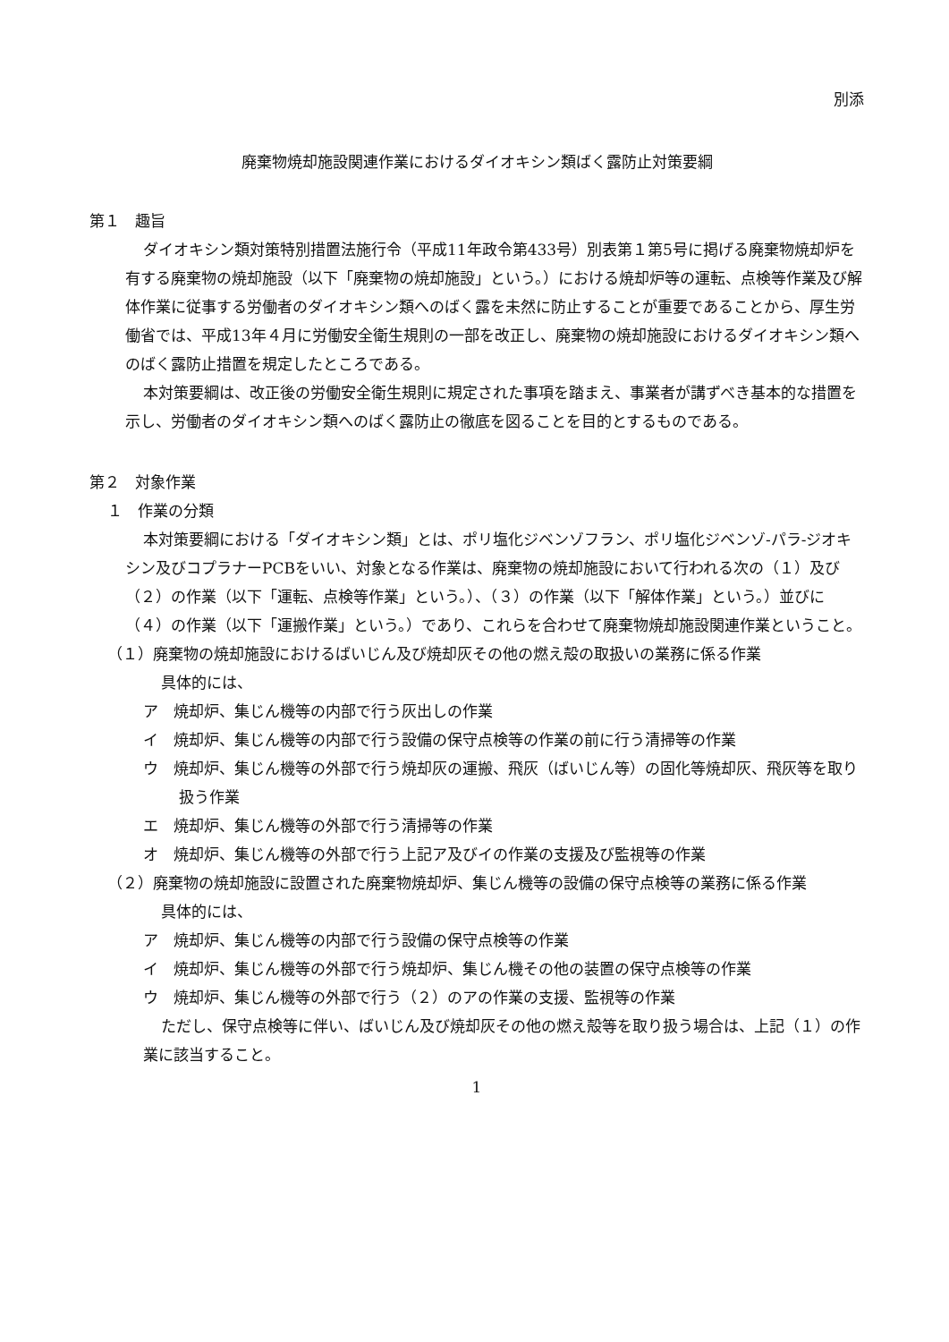別添
廃棄物焼却施設関連作業におけるダイオキシン類ばく露防止対策要綱
第１　趣旨
ダイオキシン類対策特別措置法施行令（平成11年政令第433号）別表第１第5号に掲げる廃棄物焼却炉を有する廃棄物の焼却施設（以下「廃棄物の焼却施設」という。）における焼却炉等の運転、点検等作業及び解体作業に従事する労働者のダイオキシン類へのばく露を未然に防止することが重要であることから、厚生労働省では、平成13年４月に労働安全衛生規則の一部を改正し、廃棄物の焼却施設におけるダイオキシン類へのばく露防止措置を規定したところである。
本対策要綱は、改正後の労働安全衛生規則に規定された事項を踏まえ、事業者が講ずべき基本的な措置を示し、労働者のダイオキシン類へのばく露防止の徹底を図ることを目的とするものである。
第２　対象作業
１　作業の分類
本対策要綱における「ダイオキシン類」とは、ポリ塩化ジベンゾフラン、ポリ塩化ジベンゾ-パラ-ジオキシン及びコプラナーPCBをいい、対象となる作業は、廃棄物の焼却施設において行われる次の（１）及び（２）の作業（以下「運転、点検等作業」という。）、（３）の作業（以下「解体作業」という。）並びに（４）の作業（以下「運搬作業」という。）であり、これらを合わせて廃棄物焼却施設関連作業ということ。
（１）廃棄物の焼却施設におけるばいじん及び焼却灰その他の燃え殻の取扱いの業務に係る作業
具体的には、
ア　焼却炉、集じん機等の内部で行う灰出しの作業
イ　焼却炉、集じん機等の内部で行う設備の保守点検等の作業の前に行う清掃等の作業
ウ　焼却炉、集じん機等の外部で行う焼却灰の運搬、飛灰（ばいじん等）の固化等焼却灰、飛灰等を取り扱う作業
エ　焼却炉、集じん機等の外部で行う清掃等の作業
オ　焼却炉、集じん機等の外部で行う上記ア及びイの作業の支援及び監視等の作業
（２）廃棄物の焼却施設に設置された廃棄物焼却炉、集じん機等の設備の保守点検等の業務に係る作業
具体的には、
ア　焼却炉、集じん機等の内部で行う設備の保守点検等の作業
イ　焼却炉、集じん機等の外部で行う焼却炉、集じん機その他の装置の保守点検等の作業
ウ　焼却炉、集じん機等の外部で行う（２）のアの作業の支援、監視等の作業
ただし、保守点検等に伴い、ばいじん及び焼却灰その他の燃え殻等を取り扱う場合は、上記（１）の作業に該当すること。
1